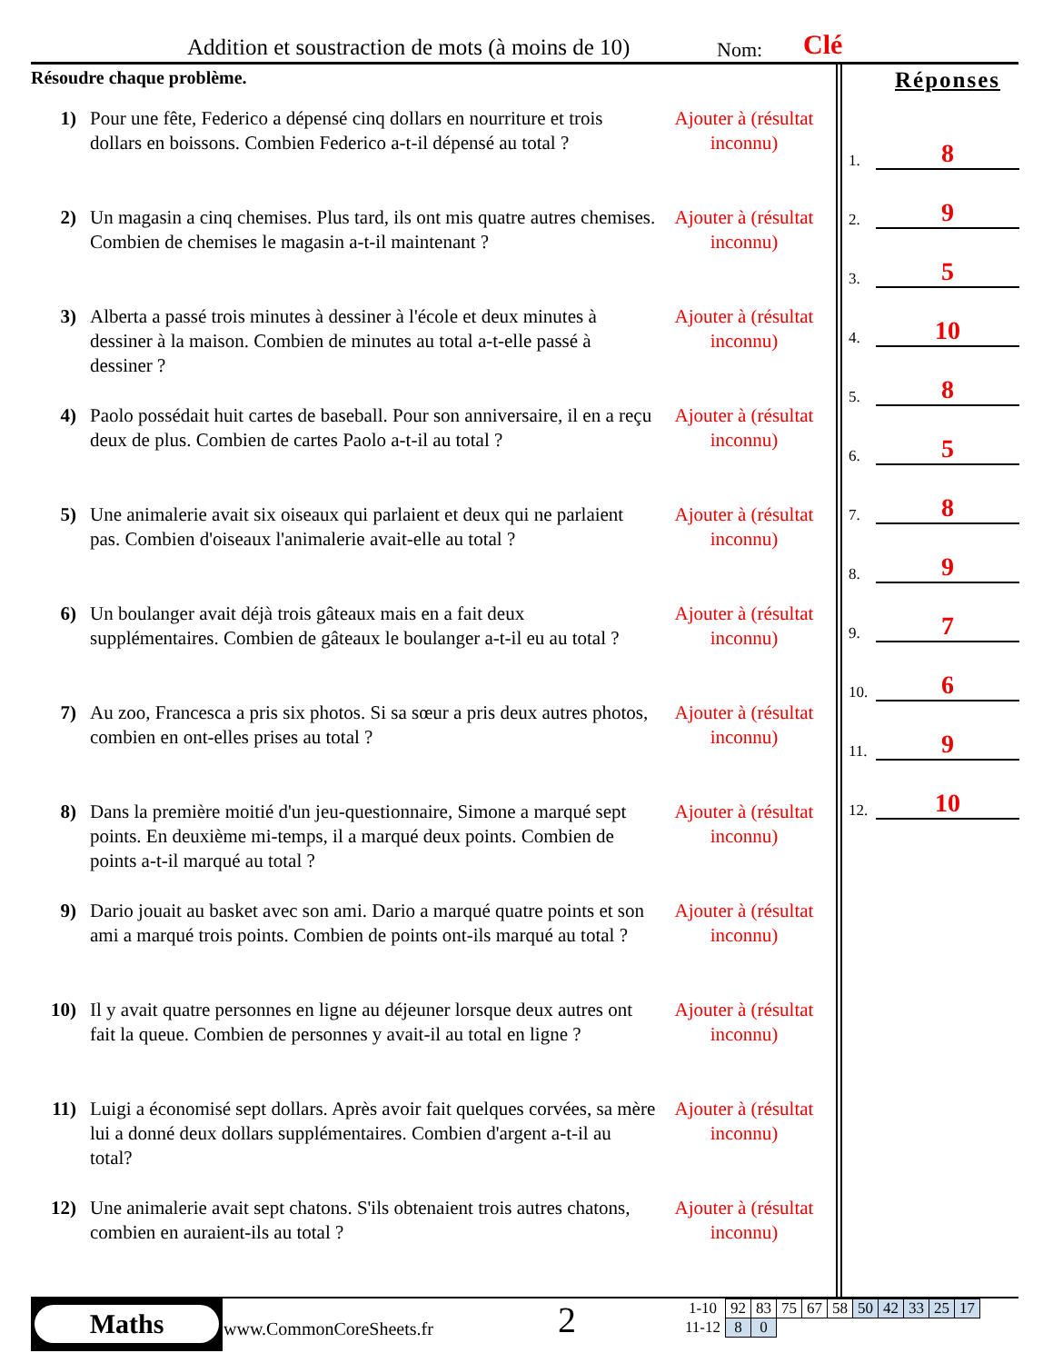Addition et soustraction de mots (à moins de 10) Nom: Clé
Résoudre chaque problème.
1) Pour une fête, Federico a dépensé cinq dollars en nourriture et trois dollars en boissons. Combien Federico a-t-il dépensé au total ?
Ajouter à (résultat inconnu)
2) Un magasin a cinq chemises. Plus tard, ils ont mis quatre autres chemises. Combien de chemises le magasin a-t-il maintenant ?
Ajouter à (résultat inconnu)
3) Alberta a passé trois minutes à dessiner à l'école et deux minutes à dessiner à la maison. Combien de minutes au total a-t-elle passé à dessiner ?
Ajouter à (résultat inconnu)
4) Paolo possédait huit cartes de baseball. Pour son anniversaire, il en a reçu deux de plus. Combien de cartes Paolo a-t-il au total ?
Ajouter à (résultat inconnu)
5) Une animalerie avait six oiseaux qui parlaient et deux qui ne parlaient pas. Combien d'oiseaux l'animalerie avait-elle au total ?
Ajouter à (résultat inconnu)
6) Un boulanger avait déjà trois gâteaux mais en a fait deux supplémentaires. Combien de gâteaux le boulanger a-t-il eu au total ?
Ajouter à (résultat inconnu)
7) Au zoo, Francesca a pris six photos. Si sa sœur a pris deux autres photos, combien en ont-elles prises au total ?
Ajouter à (résultat inconnu)
8) Dans la première moitié d'un jeu-questionnaire, Simone a marqué sept points. En deuxième mi-temps, il a marqué deux points. Combien de points a-t-il marqué au total ?
Ajouter à (résultat inconnu)
9) Dario jouait au basket avec son ami. Dario a marqué quatre points et son ami a marqué trois points. Combien de points ont-ils marqué au total ?
Ajouter à (résultat inconnu)
10) Il y avait quatre personnes en ligne au déjeuner lorsque deux autres ont fait la queue. Combien de personnes y avait-il au total en ligne ?
Ajouter à (résultat inconnu)
11) Luigi a économisé sept dollars. Après avoir fait quelques corvées, sa mère lui a donné deux dollars supplémentaires. Combien d'argent a-t-il au total?
Ajouter à (résultat inconnu)
12) Une animalerie avait sept chatons. S'ils obtenaient trois autres chatons, combien en auraient-ils au total ?
Ajouter à (résultat inconnu)
Réponses
1. 8
2. 9
3. 5
4. 10
5. 8
6. 5
7. 8
8. 9
9. 7
10. 6
11. 9
12. 10
Maths
www.CommonCoreSheets.fr 2
| 1-10 | 92 | 83 | 75 | 67 | 58 | 50 | 42 | 33 | 25 | 17 |
| 11-12 | 8 | 0 | | | | | | | | |